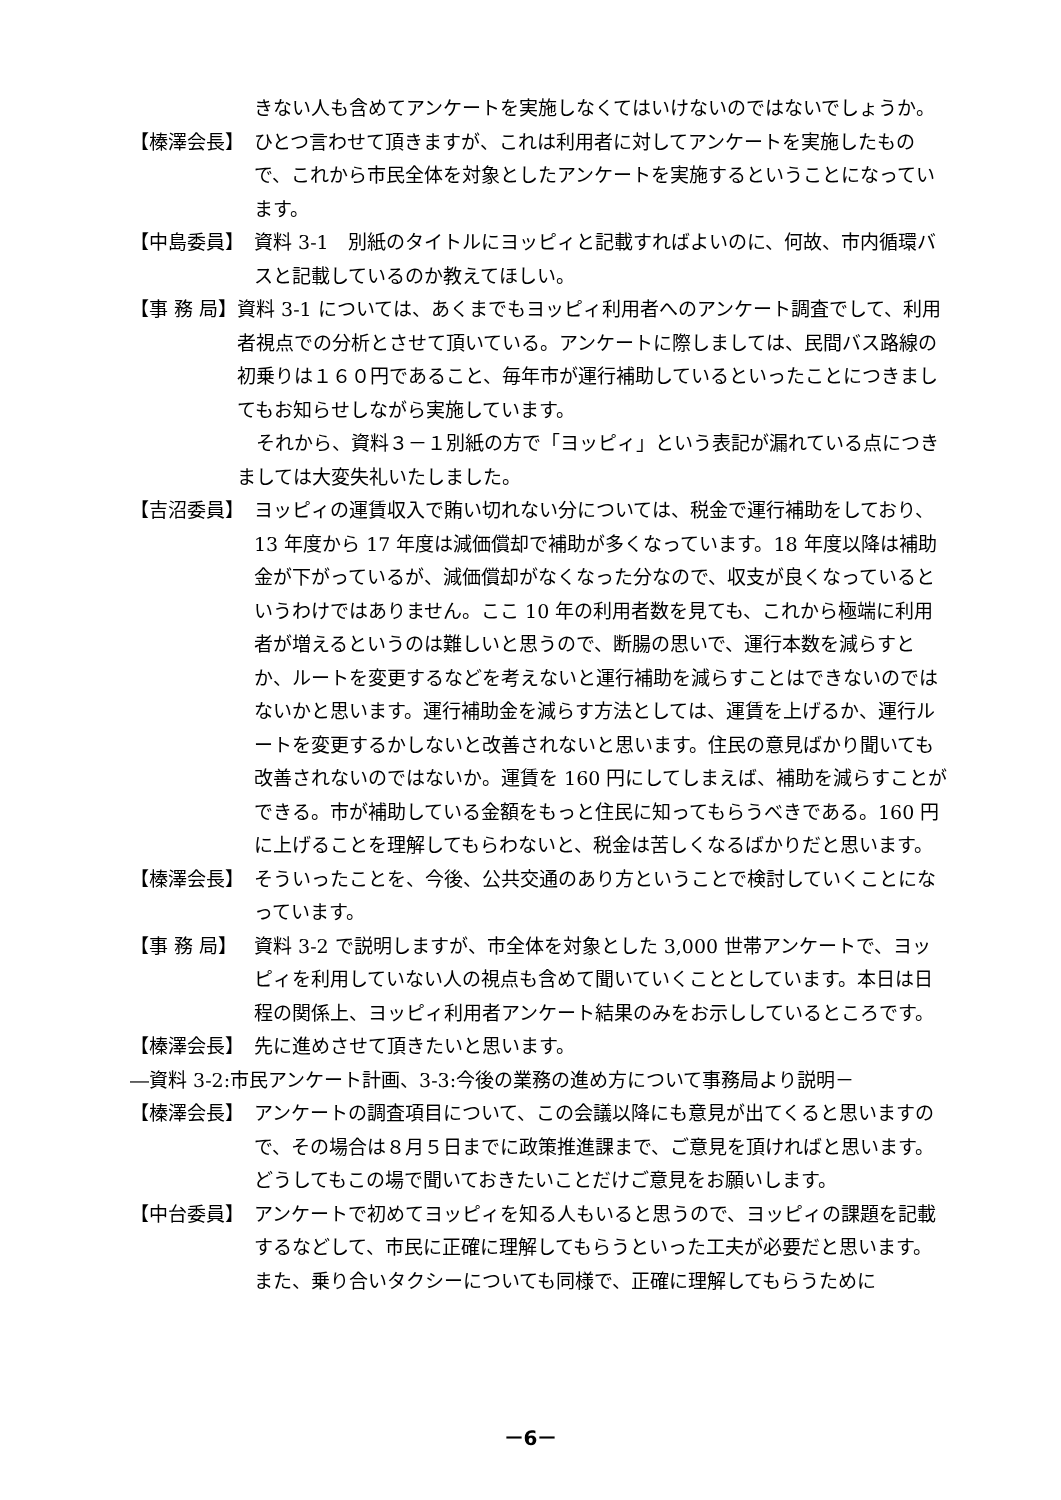きない人も含めてアンケートを実施しなくてはいけないのではないでしょうか。
【榛澤会長】 ひとつ言わせて頂きますが、これは利用者に対してアンケートを実施したもので、これから市民全体を対象としたアンケートを実施するということになっています。
【中島委員】 資料 3-1　別紙のタイトルにヨッピィと記載すればよいのに、何故、市内循環バスと記載しているのか教えてほしい。
【事 務 局】 資料 3-1 については、あくまでもヨッピィ利用者へのアンケート調査でして、利用者視点での分析とさせて頂いている。アンケートに際しましては、民間バス路線の初乗りは１６０円であること、毎年市が運行補助しているといったことにつきましてもお知らせしながら実施しています。
　それから、資料３－１別紙の方で「ヨッピィ」という表記が漏れている点につきましては大変失礼いたしました。
【吉沼委員】 ヨッピィの運賃収入で賄い切れない分については、税金で運行補助をしており、13 年度から 17 年度は減価償却で補助が多くなっています。18 年度以降は補助金が下がっているが、減価償却がなくなった分なので、収支が良くなっているというわけではありません。ここ 10 年の利用者数を見ても、これから極端に利用者が増えるというのは難しいと思うので、断腸の思いで、運行本数を減らすとか、ルートを変更するなどを考えないと運行補助を減らすことはできないのではないかと思います。運行補助金を減らす方法としては、運賃を上げるか、運行ルートを変更するかしないと改善されないと思います。住民の意見ばかり聞いても改善されないのではないか。運賃を 160 円にしてしまえば、補助を減らすことができる。市が補助している金額をもっと住民に知ってもらうべきである。160 円に上げることを理解してもらわないと、税金は苦しくなるばかりだと思います。
【榛澤会長】 そういったことを、今後、公共交通のあり方ということで検討していくことになっています。
【事 務 局】 資料 3-2 で説明しますが、市全体を対象とした 3,000 世帯アンケートで、ヨッピィを利用していない人の視点も含めて聞いていくこととしています。本日は日程の関係上、ヨッピィ利用者アンケート結果のみをお示ししているところです。
【榛澤会長】 先に進めさせて頂きたいと思います。
―資料 3-2:市民アンケート計画、3-3:今後の業務の進め方について事務局より説明－
【榛澤会長】 アンケートの調査項目について、この会議以降にも意見が出てくると思いますので、その場合は８月５日までに政策推進課まで、ご意見を頂ければと思います。どうしてもこの場で聞いておきたいことだけご意見をお願いします。
【中台委員】 アンケートで初めてヨッピィを知る人もいると思うので、ヨッピィの課題を記載するなどして、市民に正確に理解してもらうといった工夫が必要だと思います。
また、乗り合いタクシーについても同様で、正確に理解してもらうために
－6－